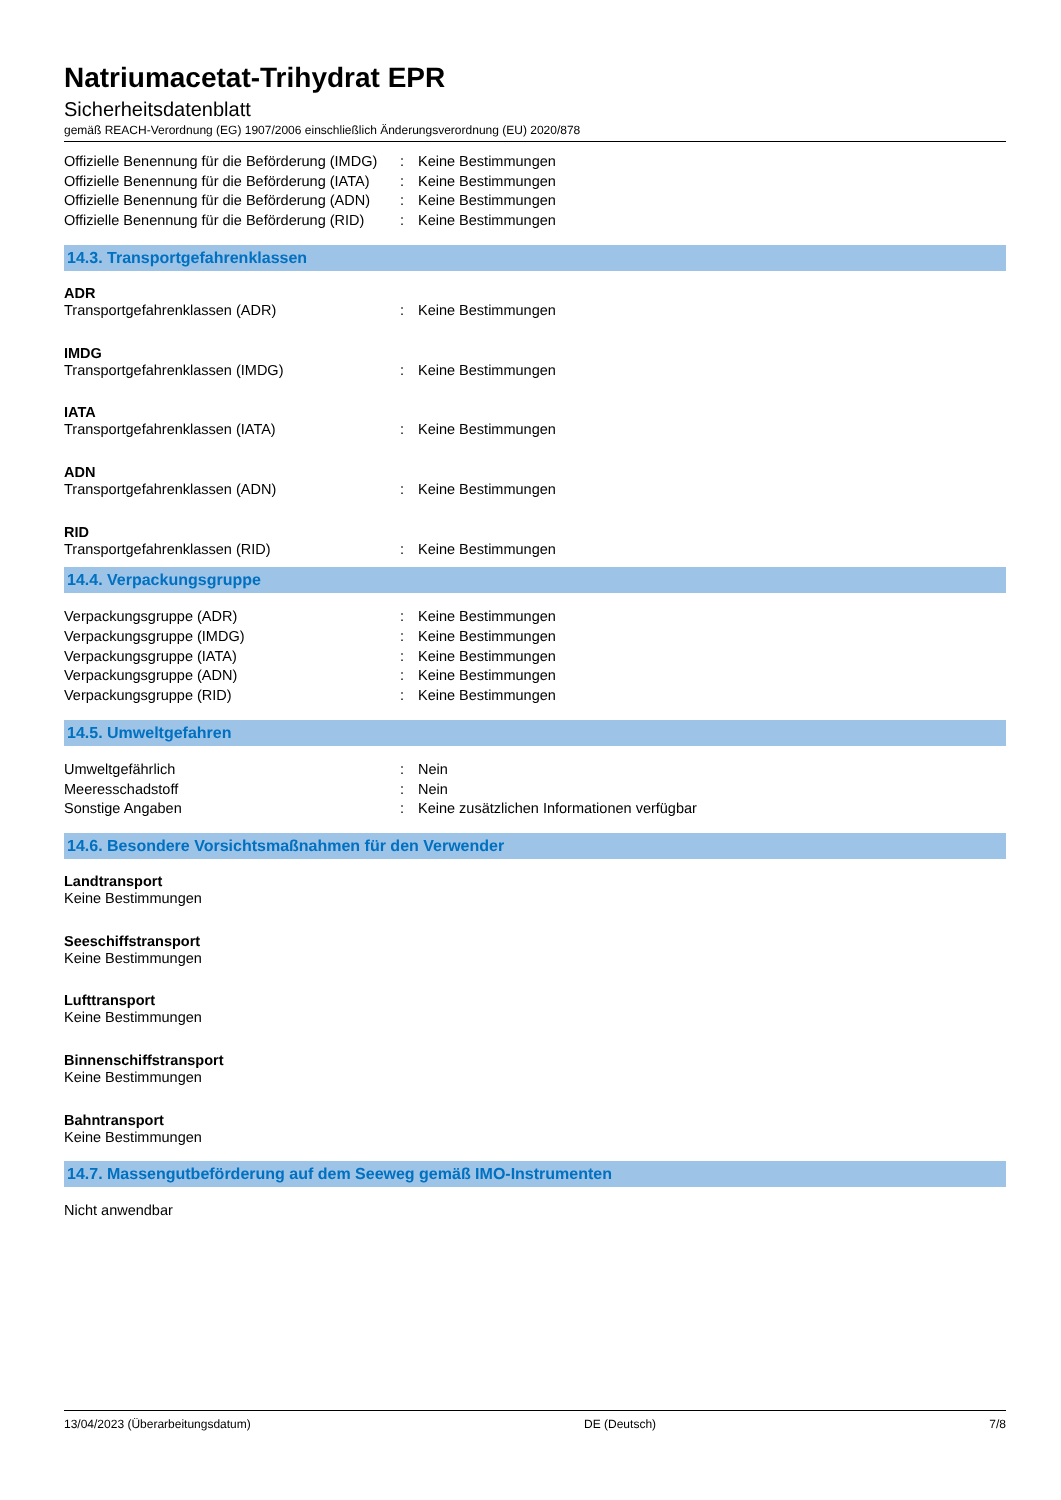Natriumacetat-Trihydrat EPR
Sicherheitsdatenblatt
gemäß REACH-Verordnung (EG) 1907/2006 einschließlich Änderungsverordnung (EU) 2020/878
Offizielle Benennung für die Beförderung (IMDG): Keine Bestimmungen
Offizielle Benennung für die Beförderung (IATA): Keine Bestimmungen
Offizielle Benennung für die Beförderung (ADN): Keine Bestimmungen
Offizielle Benennung für die Beförderung (RID): Keine Bestimmungen
14.3. Transportgefahrenklassen
ADR
Transportgefahrenklassen (ADR): Keine Bestimmungen
IMDG
Transportgefahrenklassen (IMDG): Keine Bestimmungen
IATA
Transportgefahrenklassen (IATA): Keine Bestimmungen
ADN
Transportgefahrenklassen (ADN): Keine Bestimmungen
RID
Transportgefahrenklassen (RID): Keine Bestimmungen
14.4. Verpackungsgruppe
Verpackungsgruppe (ADR): Keine Bestimmungen
Verpackungsgruppe (IMDG): Keine Bestimmungen
Verpackungsgruppe (IATA): Keine Bestimmungen
Verpackungsgruppe (ADN): Keine Bestimmungen
Verpackungsgruppe (RID): Keine Bestimmungen
14.5. Umweltgefahren
Umweltgefährlich: Nein
Meeresschadstoff: Nein
Sonstige Angaben: Keine zusätzlichen Informationen verfügbar
14.6. Besondere Vorsichtsmaßnahmen für den Verwender
Landtransport
Keine Bestimmungen
Seeschiffstransport
Keine Bestimmungen
Lufttransport
Keine Bestimmungen
Binnenschiffstransport
Keine Bestimmungen
Bahntransport
Keine Bestimmungen
14.7. Massengutbeförderung auf dem Seeweg gemäß IMO-Instrumenten
Nicht anwendbar
13/04/2023 (Überarbeitungsdatum) DE (Deutsch) 7/8